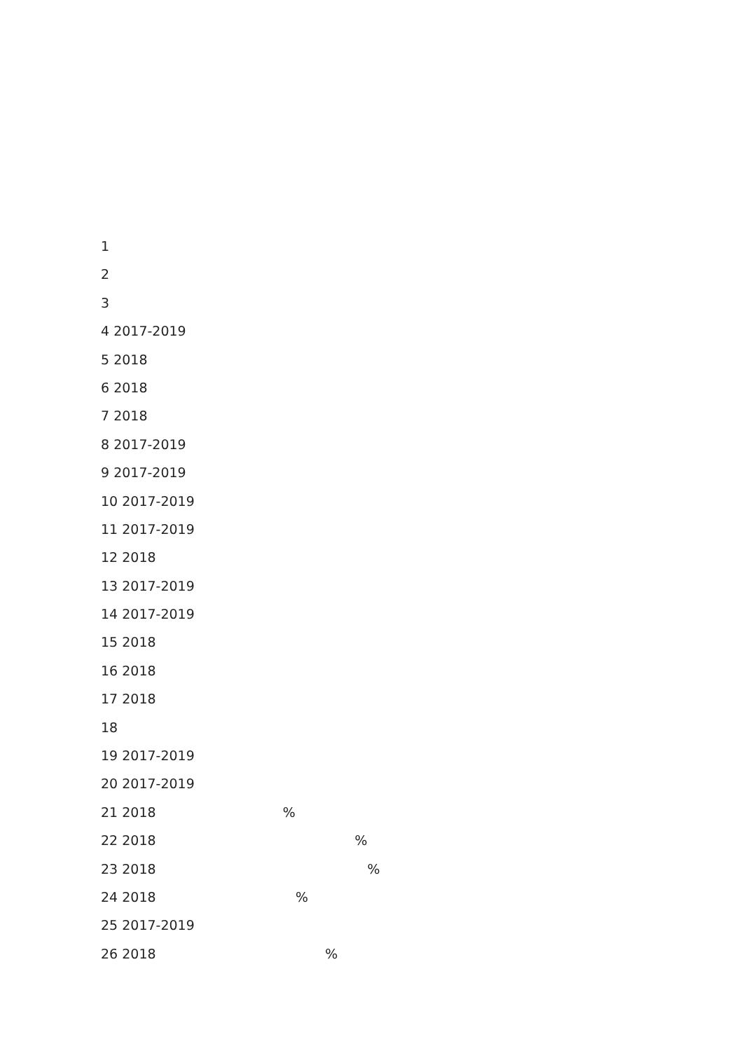1
2
3
4 2017-2019
5 2018
6 2018
7 2018
8 2017-2019
9 2017-2019
10 2017-2019
11 2017-2019
12 2018
13 2017-2019
14 2017-2019
15 2018
16 2018
17 2018
18
19 2017-2019
20 2017-2019
21 2018 %
22 2018 %
23 2018 %
24 2018 %
25 2017-2019
26 2018 %